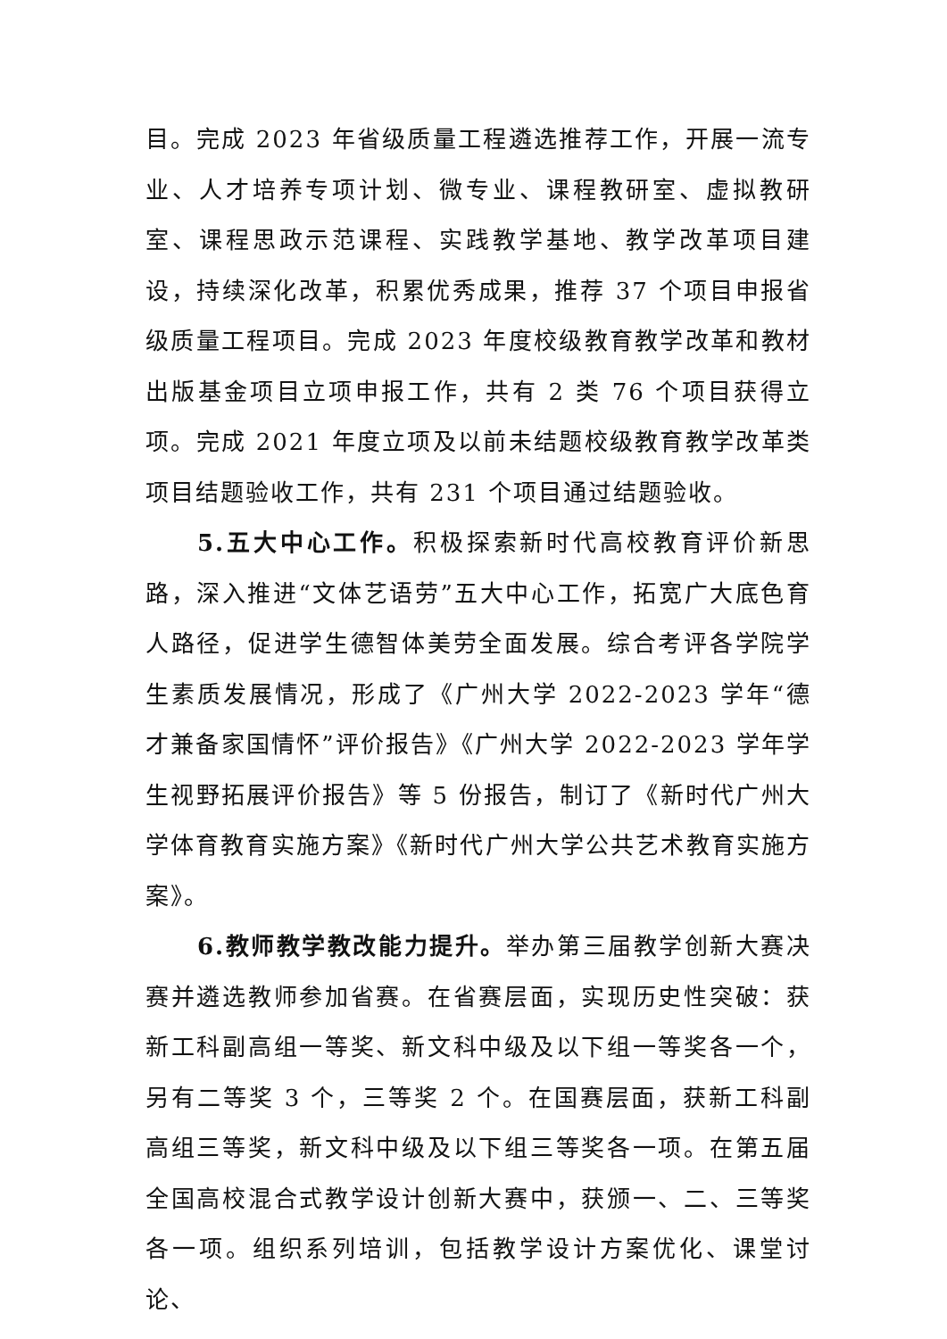目。完成 2023 年省级质量工程遴选推荐工作，开展一流专业、人才培养专项计划、微专业、课程教研室、虚拟教研室、课程思政示范课程、实践教学基地、教学改革项目建设，持续深化改革，积累优秀成果，推荐 37 个项目申报省级质量工程项目。完成 2023 年度校级教育教学改革和教材出版基金项目立项申报工作，共有 2 类 76 个项目获得立项。完成 2021 年度立项及以前未结题校级教育教学改革类项目结题验收工作，共有 231 个项目通过结题验收。
5.五大中心工作。积极探索新时代高校教育评价新思路，深入推进“文体艺语劳”五大中心工作，拓宽广大底色育人路径，促进学生德智体美劳全面发展。综合考评各学院学生素质发展情况，形成了《广州大学 2022-2023 学年“德才兼备家国情怀”评价报告》《广州大学 2022-2023 学年学生视野拓展评价报告》等 5 份报告，制订了《新时代广州大学体育教育实施方案》《新时代广州大学公共艺术教育实施方案》。
6.教师教学教改能力提升。举办第三届教学创新大赛决赛并遴选教师参加省赛。在省赛层面，实现历史性突破：获新工科副高组一等奖、新文科中级及以下组一等奖各一个，另有二等奖 3 个，三等奖 2 个。在国赛层面，获新工科副高组三等奖，新文科中级及以下组三等奖各一项。在第五届全国高校混合式教学设计创新大赛中，获颁一、二、三等奖各一项。组织系列培训，包括教学设计方案优化、课堂讨论、